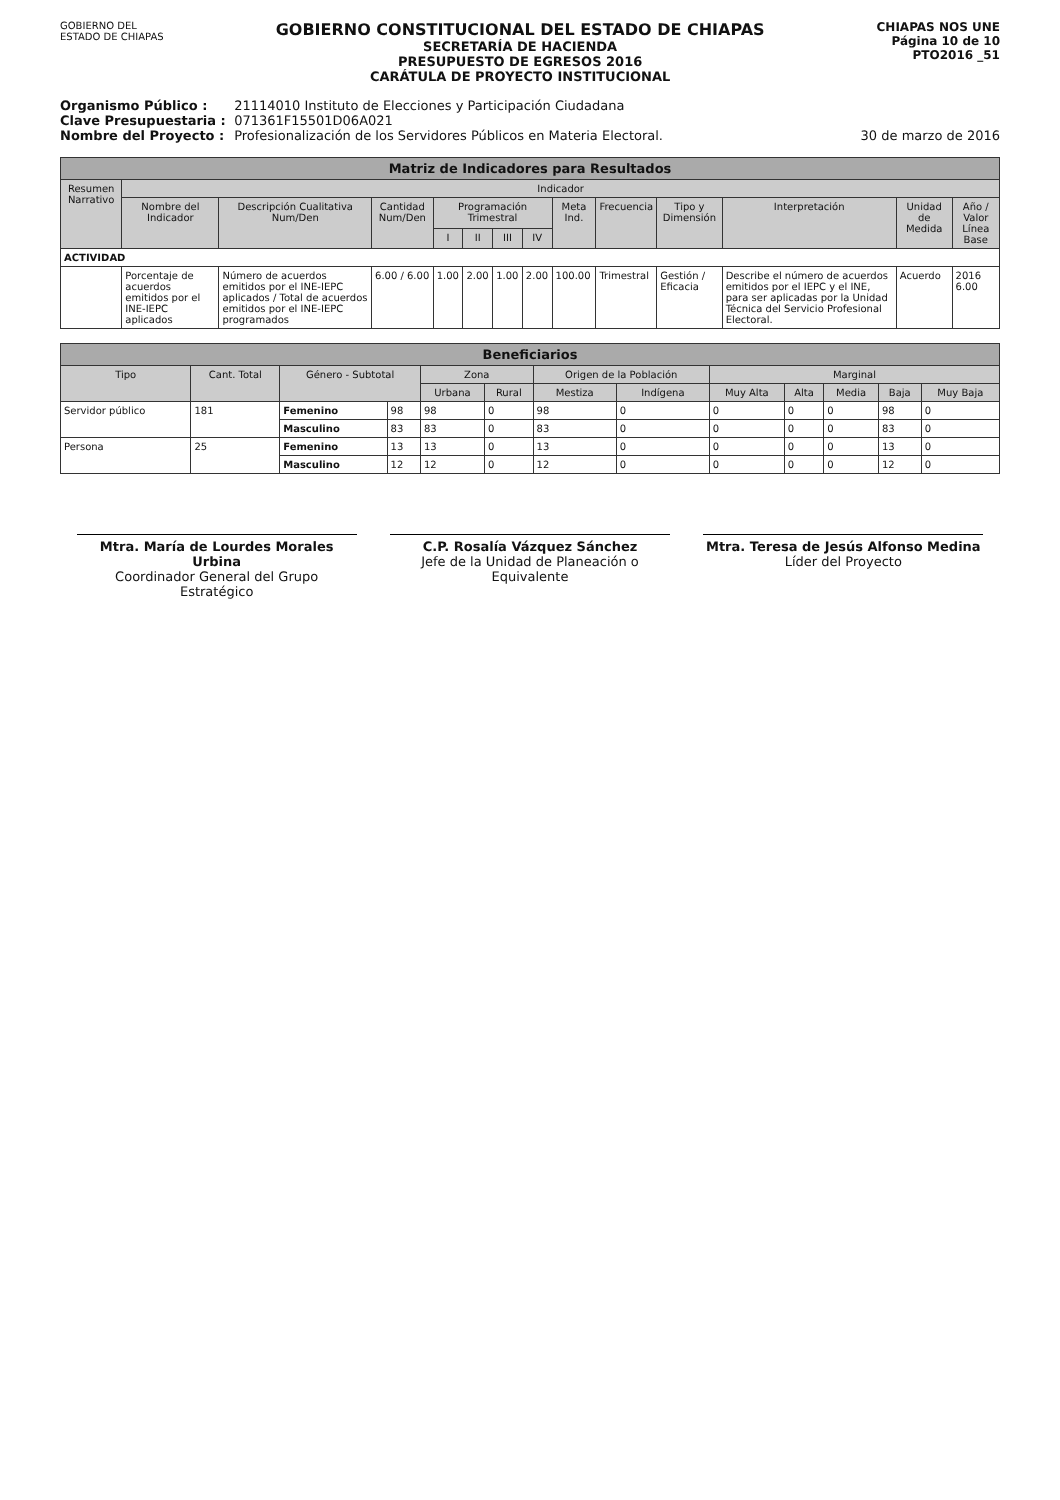GOBIERNO DEL
ESTADO DE CHIAPAS
GOBIERNO CONSTITUCIONAL DEL ESTADO DE CHIAPAS
SECRETARÍA DE HACIENDA
PRESUPUESTO DE EGRESOS 2016
CARÁTULA DE PROYECTO INSTITUCIONAL
CHIAPAS NOS UNE
Página 10 de 10
PTO2016 _51
Organismo Público : 21114010 Instituto de Elecciones y Participación Ciudadana
Clave Presupuestaria : 071361F15501D06A021
Nombre del Proyecto : Profesionalización de los Servidores Públicos en Materia Electoral. 30 de marzo de 2016
| Matriz de Indicadores para Resultados | | | | | | | | | | | | | |
| --- | --- | --- | --- | --- | --- | --- | --- | --- | --- | --- | --- | --- | --- |
| Resumen Narrativo | Indicador | | | | | | | | | | | | |
| | Nombre del Indicador | Descripción Cualitativa Num/Den | Cantidad Num/Den | Programación Trimestral | | | | Meta Ind. | Frecuencia | Tipo y Dimensión | Interpretación | Unidad de Medida | Año / Valor Línea Base |
| | | | | I | II | III | IV | | | | | | |
| ACTIVIDAD | | | | | | | | | | | | | |
| | Porcentaje de acuerdos emitidos por el INE-IEPC aplicados | Número de acuerdos emitidos por el INE-IEPC aplicados / Total de acuerdos emitidos por el INE-IEPC programados | 6.00 / 6.00 | 1.00 | 2.00 | 1.00 | 2.00 | 100.00 | Trimestral | Gestión / Eficacia | Describe el número de acuerdos emitidos por el IEPC y el INE, para ser aplicadas por la Unidad Técnica del Servicio Profesional Electoral. | Acuerdo | 2016 6.00 |
| Beneficiarios | | | | | | | | | | | | |
| --- | --- | --- | --- | --- | --- | --- | --- | --- | --- | --- | --- | --- |
| Tipo | Cant. Total | Género - Subtotal | | Zona | | Origen de la Población | | Marginal | | | | |
| | | | | Urbana | Rural | Mestiza | Indígena | Muy Alta | Alta | Media | Baja | Muy Baja |
| Servidor público | 181 | Femenino | 98 | 98 | 0 | 98 | 0 | 0 | 0 | 0 | 98 | 0 |
| | | Masculino | 83 | 83 | 0 | 83 | 0 | 0 | 0 | 0 | 83 | 0 |
| Persona | 25 | Femenino | 13 | 13 | 0 | 13 | 0 | 0 | 0 | 0 | 13 | 0 |
| | | Masculino | 12 | 12 | 0 | 12 | 0 | 0 | 0 | 0 | 12 | 0 |
Mtra. María de Lourdes Morales Urbina
Coordinador General del Grupo Estratégico
C.P. Rosalía Vázquez Sánchez
Jefe de la Unidad de Planeación o Equivalente
Mtra. Teresa de Jesús Alfonso Medina
Líder del Proyecto